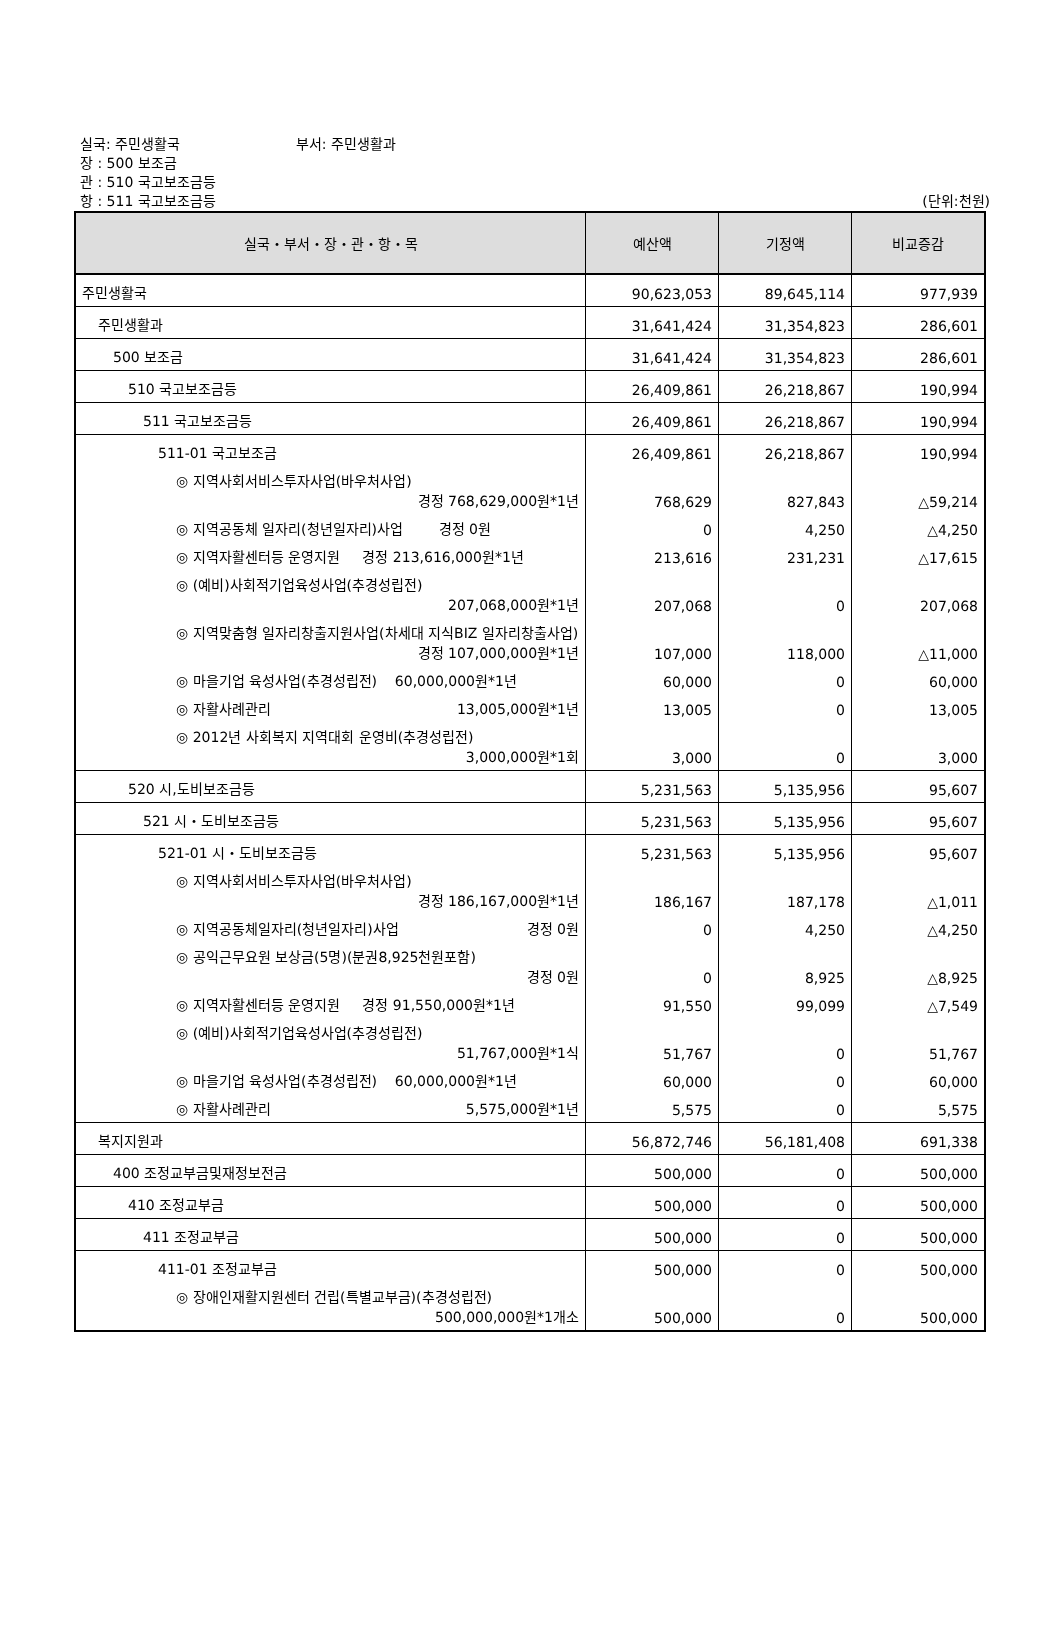실국: 주민생활국 부서: 주민생활과
장 : 500 보조금
관 : 510 국고보조금등
항 : 511 국고보조금등
(단위:천원)
| 실국・부서・장・관・항・목 | 예산액 | 기정액 | 비교증감 |
| --- | --- | --- | --- |
| 주민생활국 | 90,623,053 | 89,645,114 | 977,939 |
| 주민생활과 | 31,641,424 | 31,354,823 | 286,601 |
| 500 보조금 | 31,641,424 | 31,354,823 | 286,601 |
| 510 국고보조금등 | 26,409,861 | 26,218,867 | 190,994 |
| 511 국고보조금등 | 26,409,861 | 26,218,867 | 190,994 |
| 511-01 국고보조금 | 26,409,861 | 26,218,867 | 190,994 |
| ◎ 지역사회서비스투자사업(바우처사업) 경정 768,629,000원*1년 | 768,629 | 827,843 | △59,214 |
| ◎ 지역공동체 일자리(청년일자리)사업 경정 0원 | 0 | 4,250 | △4,250 |
| ◎ 지역자활센터등 운영지원 경정 213,616,000원*1년 | 213,616 | 231,231 | △17,615 |
| ◎ (예비)사회적기업육성사업(추경성립전) 207,068,000원*1년 | 207,068 | 0 | 207,068 |
| ◎ 지역맞춤형 일자리창출지원사업(차세대 지식BIZ 일자리창출사업) 경정 107,000,000원*1년 | 107,000 | 118,000 | △11,000 |
| ◎ 마을기업 육성사업(추경성립전) 60,000,000원*1년 | 60,000 | 0 | 60,000 |
| ◎ 자활사례관리 13,005,000원*1년 | 13,005 | 0 | 13,005 |
| ◎ 2012년 사회복지 지역대회 운영비(추경성립전) 3,000,000원*1회 | 3,000 | 0 | 3,000 |
| 520 시,도비보조금등 | 5,231,563 | 5,135,956 | 95,607 |
| 521 시・도비보조금등 | 5,231,563 | 5,135,956 | 95,607 |
| 521-01 시・도비보조금등 | 5,231,563 | 5,135,956 | 95,607 |
| ◎ 지역사회서비스투자사업(바우처사업) 경정 186,167,000원*1년 | 186,167 | 187,178 | △1,011 |
| ◎ 지역공동체일자리(청년일자리)사업 경정 0원 | 0 | 4,250 | △4,250 |
| ◎ 공익근무요원 보상금(5명)(분권8,925천원포함) 경정 0원 | 0 | 8,925 | △8,925 |
| ◎ 지역자활센터등 운영지원 경정 91,550,000원*1년 | 91,550 | 99,099 | △7,549 |
| ◎ (예비)사회적기업육성사업(추경성립전) 51,767,000원*1식 | 51,767 | 0 | 51,767 |
| ◎ 마을기업 육성사업(추경성립전) 60,000,000원*1년 | 60,000 | 0 | 60,000 |
| ◎ 자활사례관리 5,575,000원*1년 | 5,575 | 0 | 5,575 |
| 복지지원과 | 56,872,746 | 56,181,408 | 691,338 |
| 400 조정교부금및재정보전금 | 500,000 | 0 | 500,000 |
| 410 조정교부금 | 500,000 | 0 | 500,000 |
| 411 조정교부금 | 500,000 | 0 | 500,000 |
| 411-01 조정교부금 | 500,000 | 0 | 500,000 |
| ◎ 장애인재활지원센터 건립(특별교부금)(추경성립전) 500,000,000원*1개소 | 500,000 | 0 | 500,000 |